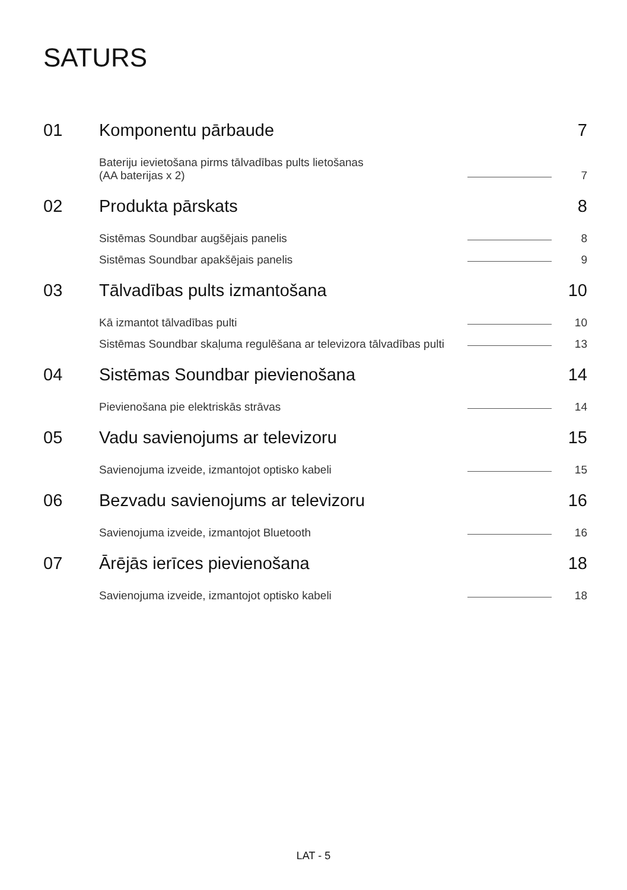SATURS
01 Komponentu pārbaude 7
Bateriju ievietošana pirms tālvadības pults lietošanas
(AA baterijas x 2) 7
02 Produkta pārskats 8
Sistēmas Soundbar augšējais panelis 8
Sistēmas Soundbar apakšējais panelis 9
03 Tālvadības pults izmantošana 10
Kā izmantot tālvadības pulti 10
Sistēmas Soundbar skaļuma regulēšana ar televizora tālvadības pulti 13
04 Sistēmas Soundbar pievienošana 14
Pievienošana pie elektriskās strāvas 14
05 Vadu savienojums ar televizoru 15
Savienojuma izveide, izmantojot optisko kabeli 15
06 Bezvadu savienojums ar televizoru 16
Savienojuma izveide, izmantojot Bluetooth 16
07 Ārējās ierīces pievienošana 18
Savienojuma izveide, izmantojot optisko kabeli 18
LAT - 5